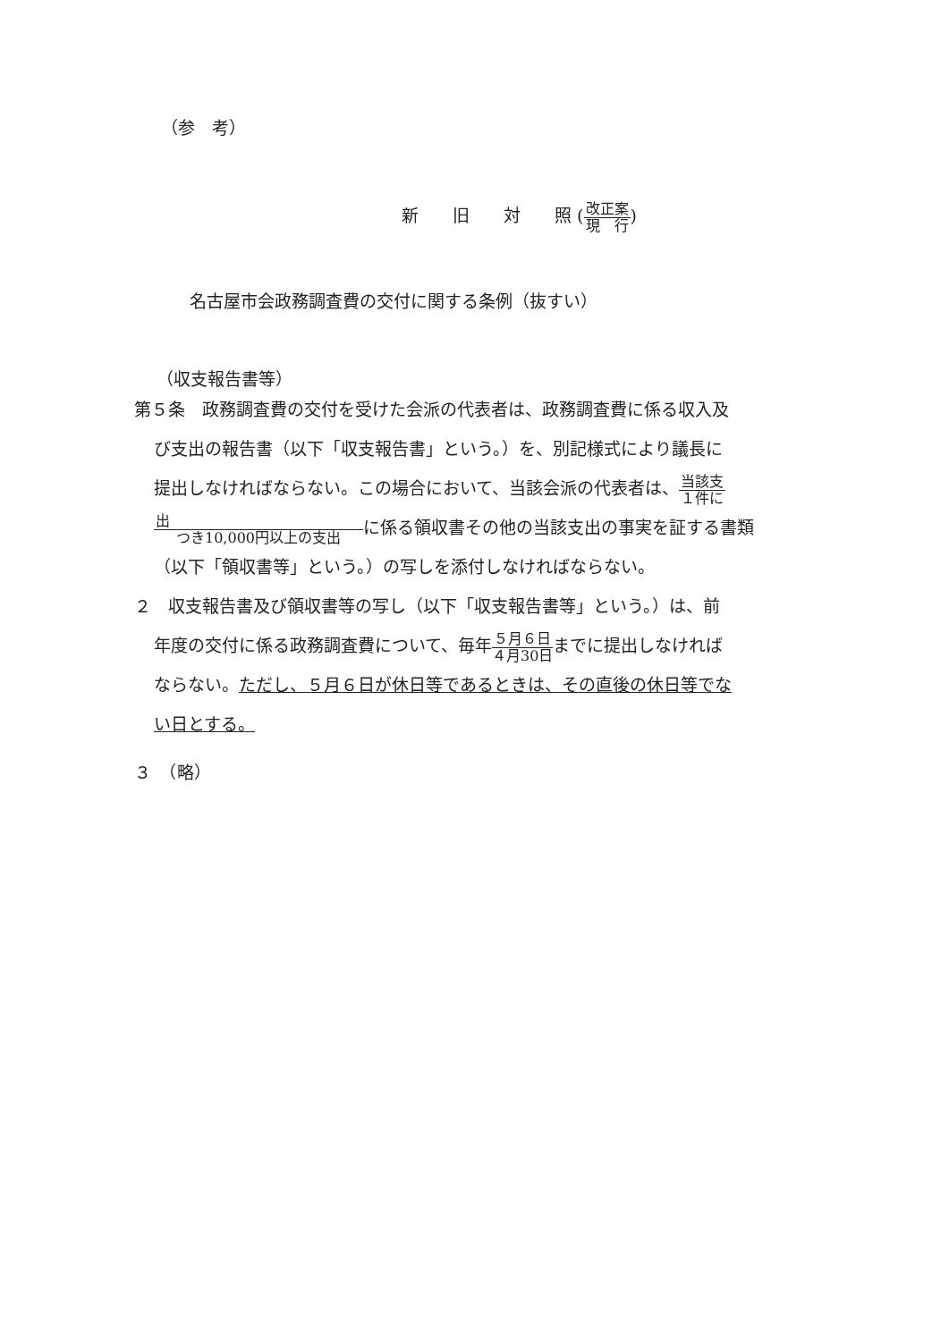（参　考）
新　　旧　　対　　照 (改正案 現　行)
名古屋市会政務調査費の交付に関する条例（抜すい）
（収支報告書等）
第５条　政務調査費の交付を受けた会派の代表者は、政務調査費に係る収入及
び支出の報告書（以下「収支報告書」という。）を、別記様式により議長に
提出しなければならない。この場合において、当該会派の代表者は、当該支 １件に
出 つき10,000円以上の支出に係る領収書その他の当該支出の事実を証する書類
（以下「領収書等」という。）の写しを添付しなければならない。
２　収支報告書及び領収書等の写し（以下「収支報告書等」という。）は、前
年度の交付に係る政務調査費について、毎年５月６日 ４月30日までに提出しなければ
ならない。ただし、５月６日が休日等であるときは、その直後の休日等でな
い日とする。
３　（略）